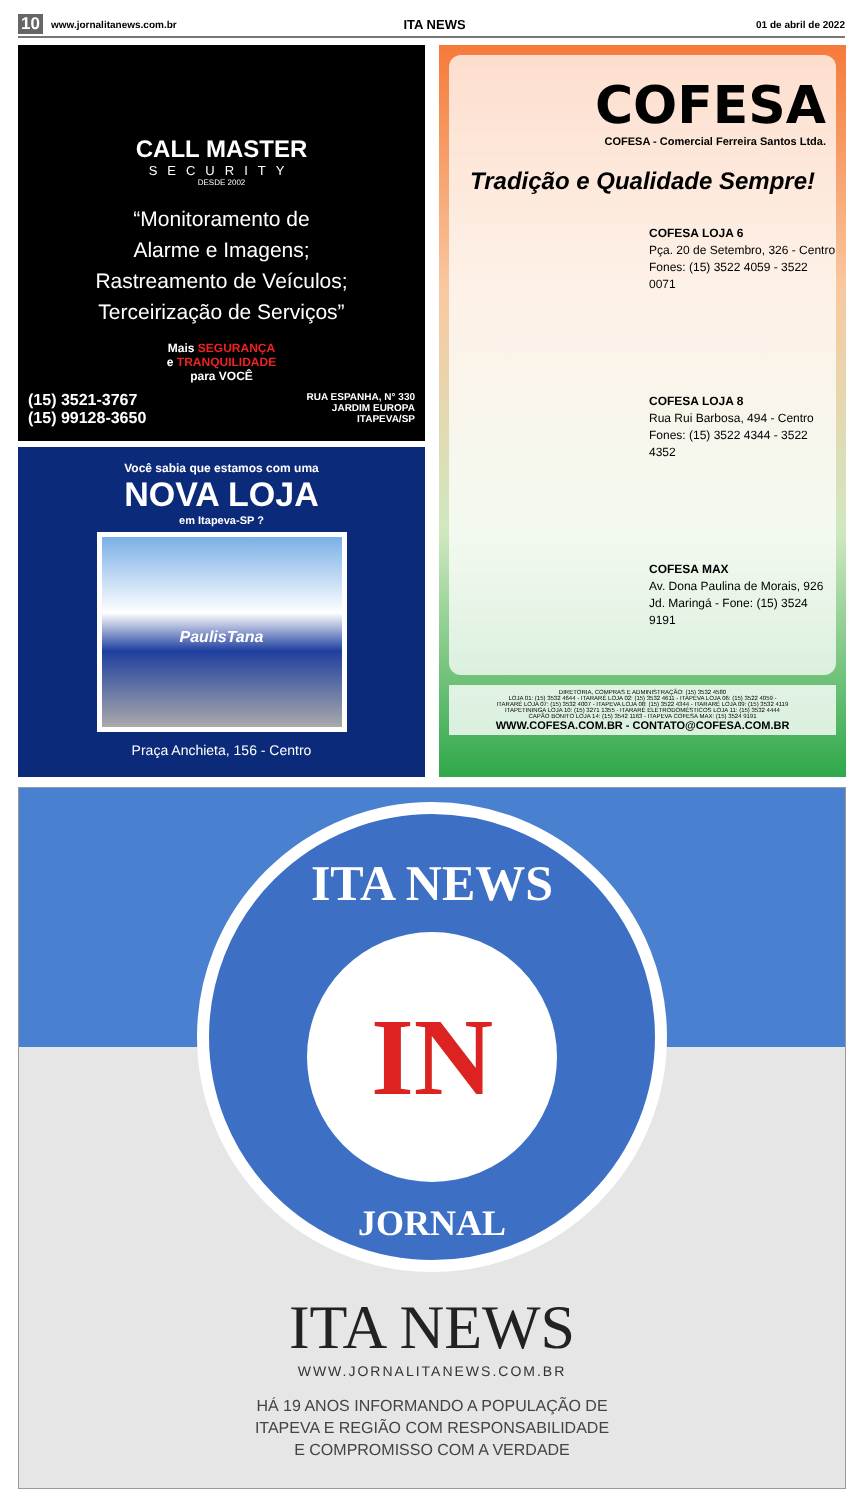10 www.jornalitanews.com.br ITA NEWS 01 de abril de 2022
CALL MASTER
SECURITY
DESDE 2002
“Monitoramento de
Alarme e Imagens;
Rastreamento de Veículos;
Terceirização de Serviços”
Mais SEGURANÇA
e TRANQUILIDADE
para VOCÊ
(15) 3521-3767
(15) 99128-3650
RUA ESPANHA, N° 330
JARDIM EUROPA
ITAPEVA/SP
Você sabia que estamos com uma
NOVA LOJA
em Itapeva-SP ?
PaulisTana
Praça Anchieta, 156 - Centro
COFESA
COFESA - Comercial Ferreira Santos Ltda.
Tradição e Qualidade Sempre!
COFESA LOJA 6
Pça. 20 de Setembro, 326 - Centro
Fones: (15) 3522 4059 - 3522 0071
COFESA LOJA 8
Rua Rui Barbosa, 494 - Centro
Fones: (15) 3522 4344 - 3522 4352
COFESA MAX
Av. Dona Paulina de Morais, 926
Jd. Maringá - Fone: (15) 3524 9191
DIRETORIA, COMPRAS E ADMINISTRAÇÃO: (15) 3532 4580
LOJA 01: (15) 3532 4644 - ITARARÉ LOJA 02: (15) 3532 4611 - ITAPEVA LOJA 06: (15) 3522 4059 -
ITARARÉ LOJA 07: (15) 3532 4007 - ITAPEVA LOJA 08: (15) 3522 4344 - ITARARÉ LOJA 09: (15) 3532 4119
ITAPETININGA LOJA 10: (15) 3271 1355 - ITARARÉ ELETRODOMÉSTICOS LOJA 11: (15) 3532 4444
CAPÃO BONITO LOJA 14: (15) 3542 1163 - ITAPEVA COFESA MAX: (15) 3524 9191
WWW.COFESA.COM.BR - CONTATO@COFESA.COM.BR
ITA NEWS
IN
JORNAL
ITA NEWS
WWW.JORNALITANEWS.COM.BR
HÁ 19 ANOS INFORMANDO A POPULAÇÃO DE
ITAPEVA E REGIÃO COM RESPONSABILIDADE
E COMPROMISSO COM A VERDADE